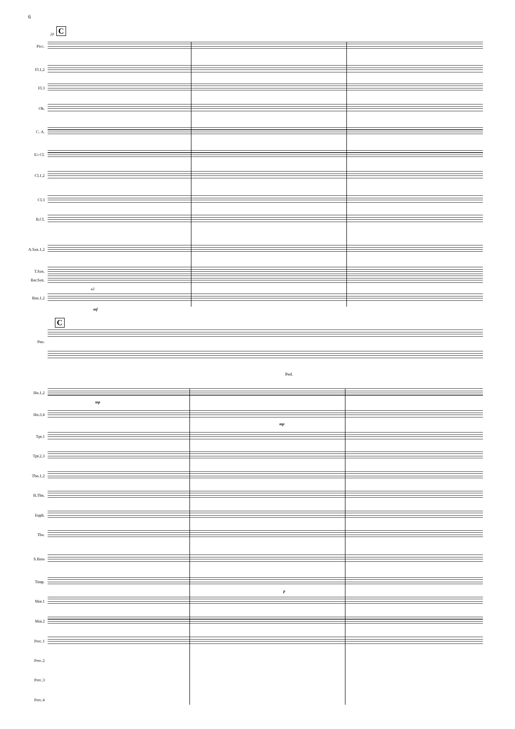6
20 C
Picc.
Fl.1,2
Fl.3
Ob.
C. A.
E♭ Cl.
Cl.1,2
Cl.3
B.Cl.
A.Sax.1,2
T.Sax.
Bar.Sax.
Bsn.1,2
a2
mf
C
Pno.
Ped.
Hn.1,2
mp
Hn.3,4
mp
Tpt.1
Tpt.2,3
Tbn.1,2
B.Tbn.
Euph.
Tba.
S.Bass
Timp.
p
Mar.1
Mar.2
Perc.1
Perc.2
Perc.3
Perc.4